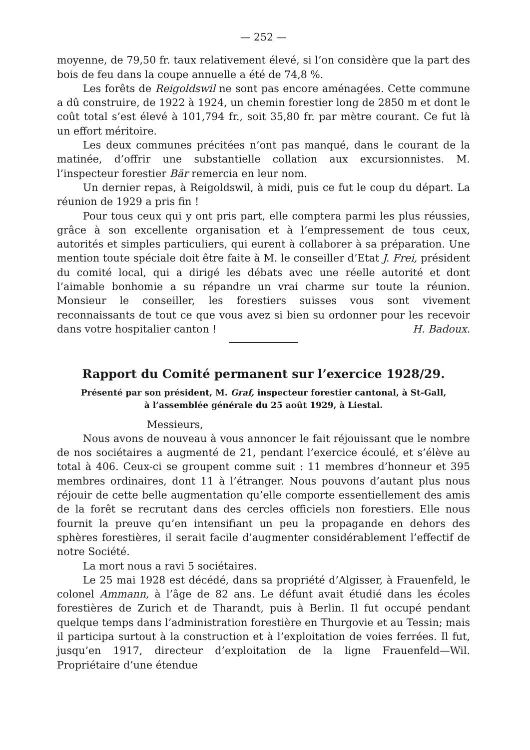— 252 —
moyenne, de 79,50 fr. taux relativement élevé, si l’on considère que la part des bois de feu dans la coupe annuelle a été de 74,8 %.
Les forêts de Reigoldswil ne sont pas encore aménagées. Cette commune a dû construire, de 1922 à 1924, un chemin forestier long de 2850 m et dont le coût total s’est élevé à 101,794 fr., soit 35,80 fr. par mètre courant. Ce fut là un effort méritoire.
Les deux communes précitées n’ont pas manqué, dans le courant de la matinée, d’offrir une substantielle collation aux excursionnistes. M. l’inspecteur forestier Bär remercia en leur nom.
Un dernier repas, à Reigoldswil, à midi, puis ce fut le coup du départ. La réunion de 1929 a pris fin !
Pour tous ceux qui y ont pris part, elle comptera parmi les plus réussies, grâce à son excellente organisation et à l’empressement de tous ceux, autorités et simples particuliers, qui eurent à collaborer à sa préparation. Une mention toute spéciale doit être faite à M. le conseiller d’Etat J. Frei, président du comité local, qui a dirigé les débats avec une réelle autorité et dont l’aimable bonhomie a su répandre un vrai charme sur toute la réunion. Monsieur le conseiller, les forestiers suisses vous sont vivement reconnaissants de tout ce que vous avez si bien su ordonner pour les recevoir dans votre hospitalier canton ! H. Badoux.
Rapport du Comité permanent sur l’exercice 1928/29.
Présenté par son président, M. Graf, inspecteur forestier cantonal, à St-Gall,
à l’assemblée générale du 25 août 1929, à Liestal.
Messieurs,
Nous avons de nouveau à vous annoncer le fait réjouissant que le nombre de nos sociétaires a augmenté de 21, pendant l’exercice écoulé, et s’élève au total à 406. Ceux-ci se groupent comme suit : 11 membres d’honneur et 395 membres ordinaires, dont 11 à l’étranger. Nous pouvons d’autant plus nous réjouir de cette belle augmentation qu’elle comporte essentiellement des amis de la forêt se recrutant dans des cercles officiels non forestiers. Elle nous fournit la preuve qu’en intensifiant un peu la propagande en dehors des sphères forestières, il serait facile d’augmenter considérablement l’effectif de notre Société.
La mort nous a ravi 5 sociétaires.
Le 25 mai 1928 est décédé, dans sa propriété d’Algisser, à Frauenfeld, le colonel Ammann, à l’âge de 82 ans. Le défunt avait étudié dans les écoles forestières de Zurich et de Tharandt, puis à Berlin. Il fut occupé pendant quelque temps dans l’administration forestière en Thurgovie et au Tessin; mais il participa surtout à la construction et à l’exploitation de voies ferrées. Il fut, jusqu’en 1917, directeur d’exploitation de la ligne Frauenfeld—Wil. Propriétaire d’une étendue